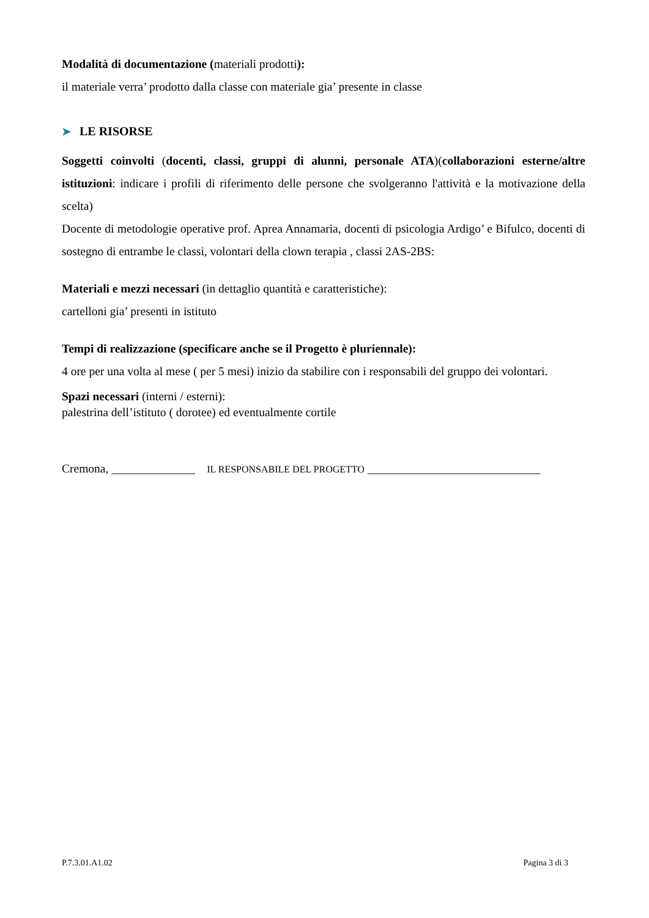Modalità di documentazione (materiali prodotti):
il materiale verra’ prodotto dalla classe con materiale gia’ presente in classe
➤ LE RISORSE
Soggetti coinvolti (docenti, classi, gruppi di alunni, personale ATA)(collaborazioni esterne/altre istituzioni: indicare i profili di riferimento delle persone che svolgeranno l'attività e la motivazione della scelta)
Docente di metodologie operative prof. Aprea Annamaria, docenti di psicologia Ardigo’ e Bifulco, docenti di sostegno di entrambe le classi, volontari della clown terapia , classi 2AS-2BS:
Materiali e mezzi necessari (in dettaglio quantità e caratteristiche):
cartelloni gia’ presenti in istituto
Tempi di realizzazione (specificare anche se il Progetto è pluriennale):
4 ore per una volta al mese ( per 5 mesi) inizio da stabilire con i responsabili del gruppo dei volontari.
Spazi necessari (interni / esterni):
palestrina dell’istituto ( dorotee) ed eventualmente cortile
Cremona, ______________ IL RESPONSABILE DEL PROGETTO _____________________________
P.7.3.01.A1.02 Pagina 3 di 3